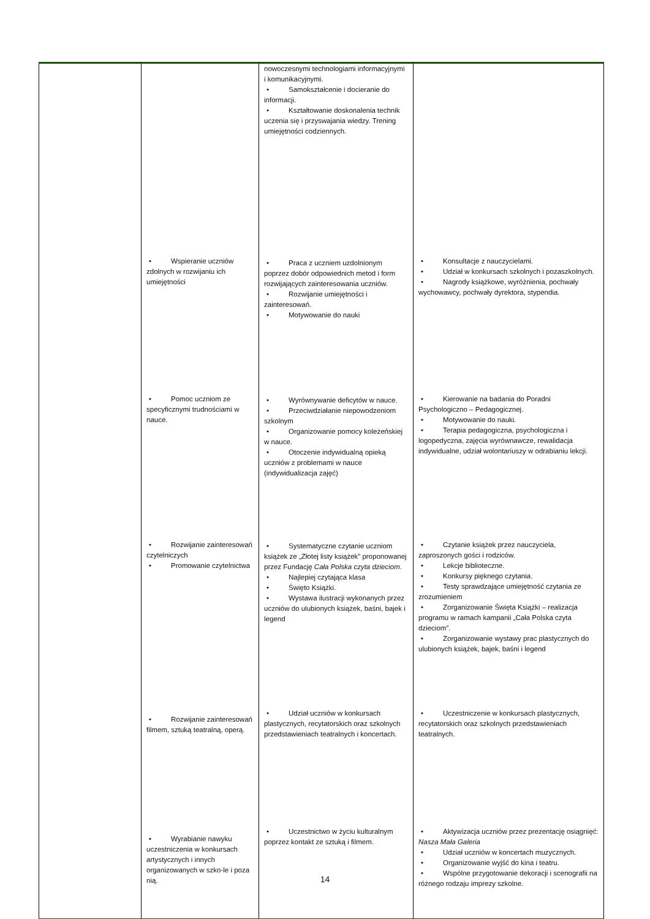| | | nowoczesnymi technologiami informacyjnymi i komunikacyjnymi. • Samokształcenie i docieranie do informacji. • Kształtowanie doskonalenia technik uczenia się i przyswajania wiedzy. Trening umiejętności codziennych. | |
| | • Wspieranie uczniów zdolnych w rozwijaniu ich umiejętności | • Praca z uczniem uzdolnionym poprzez dobór odpowiednich metod i form rozwijających zainteresowania uczniów. • Rozwijanie umiejętności i zainteresowań. • Motywowanie do nauki | • Konsultacje z nauczycielami. • Udział w konkursach szkolnych i pozaszkolnych. • Nagrody książkowe, wyróżnienia, pochwały wychowawcy, pochwały dyrektora, stypendia. |
| | • Pomoc uczniom ze specyficznymi trudnościami w nauce. | • Wyrównywanie deficytów w nauce. • Przeciwdziałanie niepowodzeniom szkolnym • Organizowanie pomocy koleżeńskiej w nauce. • Otoczenie indywidualną opieką uczniów z problemami w nauce (indywidualizacja zajęć) | • Kierowanie na badania do Poradni Psychologiczno – Pedagogicznej. • Motywowanie do nauki. • Terapia pedagogiczna, psychologiczna i logopedyczna, zajęcia wyrównawcze, rewalidacja indywidualne, udział wolontariuszy w odrabianiu lekcji. |
| | • Rozwijanie zainteresowań czytelniczych • Promowanie czytelnictwa | • Systematyczne czytanie uczniom książek ze „Złotej listy książek” proponowanej przez Fundację Cała Polska czyta dzieciom . • Najlepiej czytająca klasa • Święto Książki. • Wystawa ilustracji wykonanych przez uczniów do ulubionych książek, baśni, bajek i legend | • Czytanie książek przez nauczyciela, zaproszonych gości i rodziców. • Lekcje biblioteczne. • Konkursy pięknego czytania. • Testy sprawdzające umiejętność czytania ze zrozumieniem • Zorganizowanie Święta Książki – realizacja programu w ramach kampanii „Cała Polska czyta dzieciom”. • Zorganizowanie wystawy prac plastycznych do ulubionych książek, bajek, baśni i legend |
| | • Rozwijanie zainteresowań filmem, sztuką teatralną, operą. | • Udział uczniów w konkursach plastycznych, recytatorskich oraz szkolnych przedstawieniach teatralnych i koncertach. | • Uczestniczenie w konkursach plastycznych, recytatorskich oraz szkolnych przedstawieniach teatralnych. |
| | • Wyrabianie nawyku uczestniczenia w konkursach artystycznych i innych organizowanych w szko-le i poza nią. | • Uczestnictwo w życiu kulturalnym poprzez kontakt ze sztuką i filmem. | • Aktywizacja uczniów przez prezentację osiągnięć: Nasza Mała Galeria • Udział uczniów w koncertach muzycznych. • Organizowanie wyjść do kina i teatru. • Wspólne przygotowanie dekoracji i scenografii na różnego rodzaju imprezy szkolne. |
14